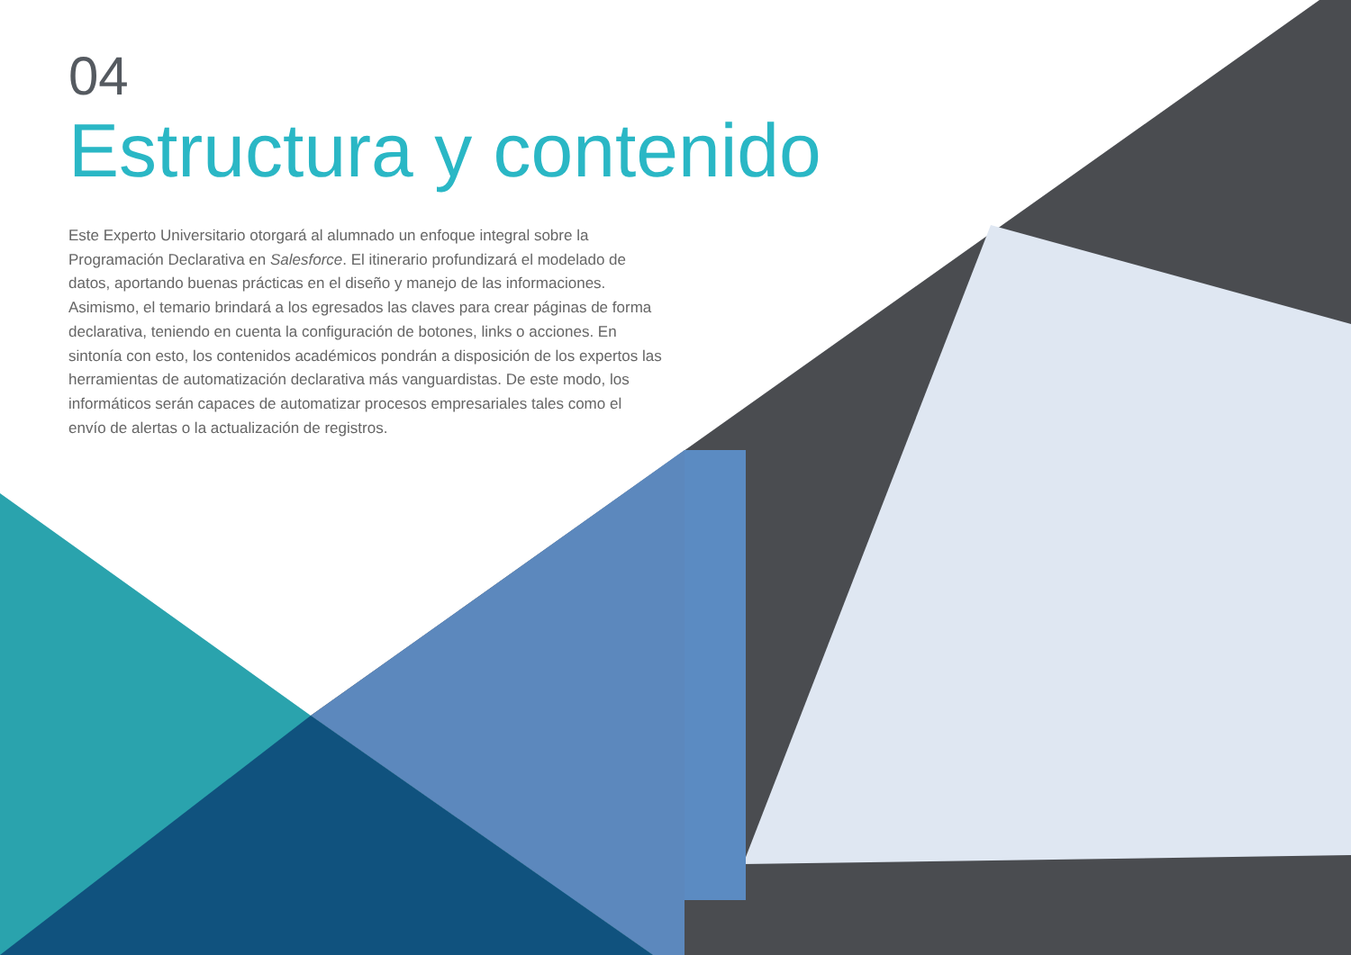04
Estructura y contenido
Este Experto Universitario otorgará al alumnado un enfoque integral sobre la Programación Declarativa en Salesforce. El itinerario profundizará el modelado de datos, aportando buenas prácticas en el diseño y manejo de las informaciones. Asimismo, el temario brindará a los egresados las claves para crear páginas de forma declarativa, teniendo en cuenta la configuración de botones, links o acciones. En sintonía con esto, los contenidos académicos pondrán a disposición de los expertos las herramientas de automatización declarativa más vanguardistas. De este modo, los informáticos serán capaces de automatizar procesos empresariales tales como el envío de alertas o la actualización de registros.